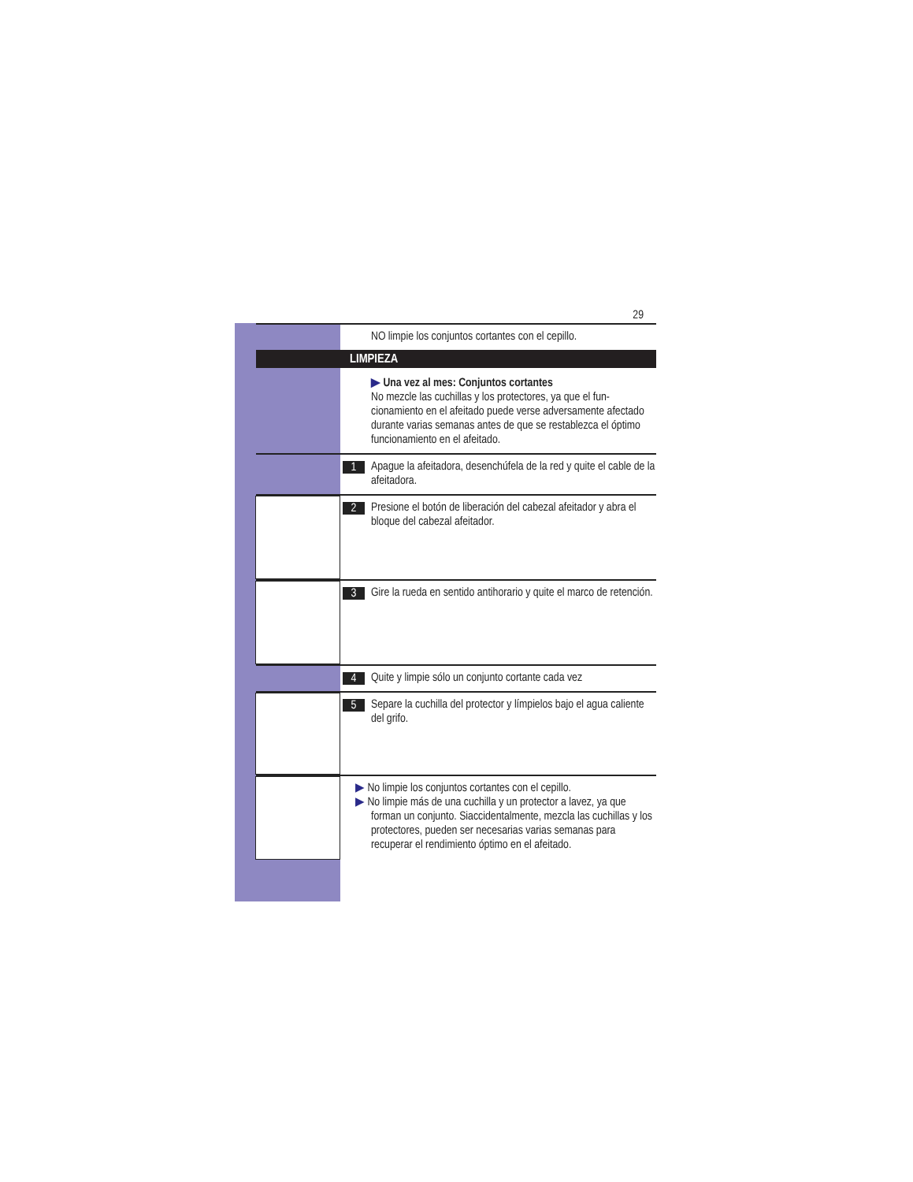29
NO limpie los conjuntos cortantes con el cepillo.
LIMPIEZA
▶ Una vez al mes: Conjuntos cortantes
No mezcle las cuchillas y los protectores, ya que el fun-cionamiento en el afeitado puede verse adversamente afectado durante varias semanas antes de que se restablezca el óptimo funcionamiento en el afeitado.
1
Apague la afeitadora, desenchúfela de la red y quite el cable de la afeitadora.
2
Presione el botón de liberación del cabezal afeitador y abra el bloque del cabezal afeitador.
3
Gire la rueda en sentido antihorario y quite el marco de retención.
4
Quite y limpie sólo un conjunto cortante cada vez
5
Separe la cuchilla del protector y límpielos bajo el agua caliente del grifo.
▶ No limpie los conjuntos cortantes con el cepillo.
▶ No limpie más de una cuchilla y un protector a lavez, ya que forman un conjunto. Siaccidentalmente, mezcla las cuchillas y los protectores, pueden ser necesarias varias semanas para recuperar el rendimiento óptimo en el afeitado.